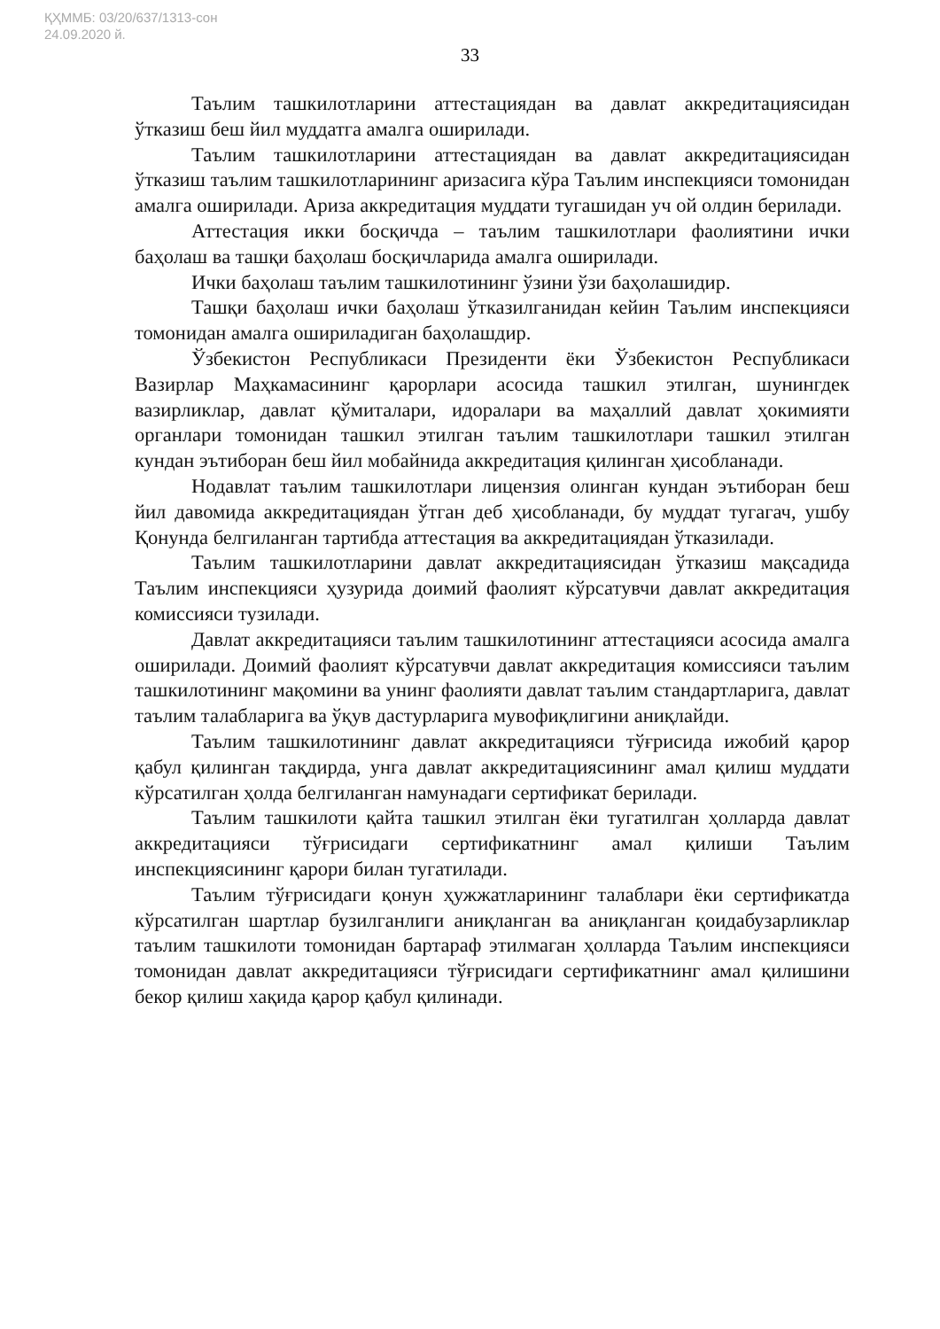ҚҲММБ: 03/20/637/1313-сон
24.09.2020 й.
33
Таълим ташкилотларини аттестациядан ва давлат аккредитациясидан ўтказиш беш йил муддатга амалга оширилади.
Таълим ташкилотларини аттестациядан ва давлат аккредитациясидан ўтказиш таълим ташкилотларининг аризасига кўра Таълим инспекцияси томонидан амалга оширилади. Ариза аккредитация муддати тугашидан уч ой олдин берилади.
Аттестация икки босқичда – таълим ташкилотлари фаолиятини ички баҳолаш ва ташқи баҳолаш босқичларида амалга оширилади.
Ички баҳолаш таълим ташкилотининг ўзини ўзи баҳолашидир.
Ташқи баҳолаш ички баҳолаш ўтказилганидан кейин Таълим инспекцияси томонидан амалга ошириладиган баҳолашдир.
Ўзбекистон Республикаси Президенти ёки Ўзбекистон Республикаси Вазирлар Маҳкамасининг қарорлари асосида ташкил этилган, шунингдек вазирликлар, давлат қўмиталари, идоралари ва маҳаллий давлат ҳокимияти органлари томонидан ташкил этилган таълим ташкилотлари ташкил этилган кундан эътиборан беш йил мобайнида аккредитация қилинган ҳисобланади.
Нодавлат таълим ташкилотлари лицензия олинган кундан эътиборан беш йил давомида аккредитациядан ўтган деб ҳисобланади, бу муддат тугагач, ушбу Қонунда белгиланган тартибда аттестация ва аккредитациядан ўтказилади.
Таълим ташкилотларини давлат аккредитациясидан ўтказиш мақсадида Таълим инспекцияси ҳузурида доимий фаолият кўрсатувчи давлат аккредитация комиссияси тузилади.
Давлат аккредитацияси таълим ташкилотининг аттестацияси асосида амалга оширилади. Доимий фаолият кўрсатувчи давлат аккредитация комиссияси таълим ташкилотининг мақомини ва унинг фаолияти давлат таълим стандартларига, давлат таълим талабларига ва ўқув дастурларига мувофиқлигини аниқлайди.
Таълим ташкилотининг давлат аккредитацияси тўғрисида ижобий қарор қабул қилинган тақдирда, унга давлат аккредитациясининг амал қилиш муддати кўрсатилган ҳолда белгиланган намунадаги сертификат берилади.
Таълим ташкилоти қайта ташкил этилган ёки тугатилган ҳолларда давлат аккредитацияси тўғрисидаги сертификатнинг амал қилиши Таълим инспекциясининг қарори билан тугатилади.
Таълим тўғрисидаги қонун ҳужжатларининг талаблари ёки сертификатда кўрсатилган шартлар бузилганлиги аниқланган ва аниқланган қоидабузарликлар таълим ташкилоти томонидан бартараф этилмаган ҳолларда Таълим инспекцияси томонидан давлат аккредитацияси тўғрисидаги сертификатнинг амал қилишини бекор қилиш хақида қарор қабул қилинади.